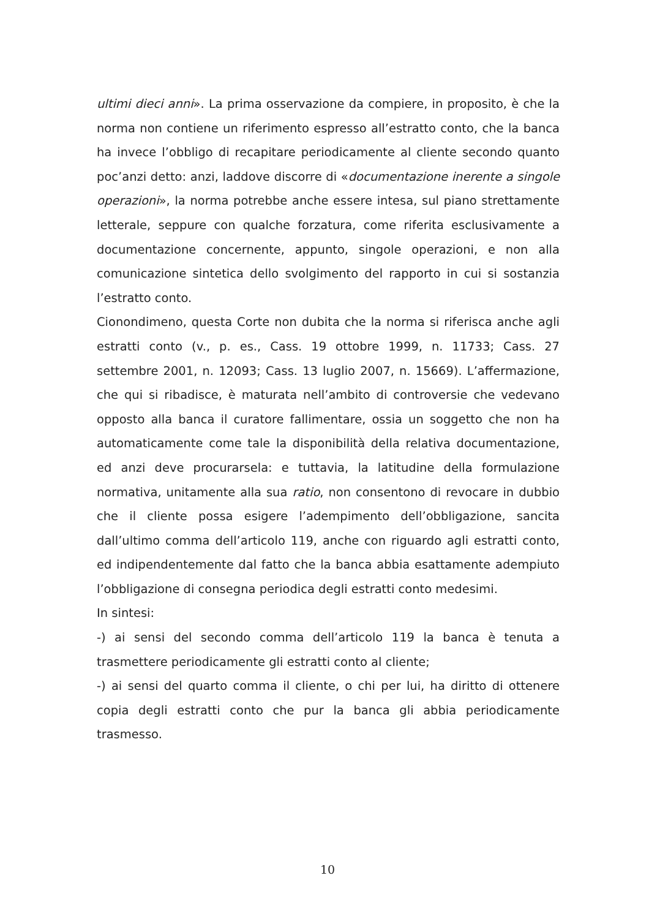ultimi dieci anni». La prima osservazione da compiere, in proposito, è che la norma non contiene un riferimento espresso all’estratto conto, che la banca ha invece l’obbligo di recapitare periodicamente al cliente secondo quanto poc’anzi detto: anzi, laddove discorre di «documentazione inerente a singole operazioni», la norma potrebbe anche essere intesa, sul piano strettamente letterale, seppure con qualche forzatura, come riferita esclusivamente a documentazione concernente, appunto, singole operazioni, e non alla comunicazione sintetica dello svolgimento del rapporto in cui si sostanzia l’estratto conto.
Cionondimeno, questa Corte non dubita che la norma si riferisca anche agli estratti conto (v., p. es., Cass. 19 ottobre 1999, n. 11733; Cass. 27 settembre 2001, n. 12093; Cass. 13 luglio 2007, n. 15669). L’affermazione, che qui si ribadisce, è maturata nell’ambito di controversie che vedevano opposto alla banca il curatore fallimentare, ossia un soggetto che non ha automaticamente come tale la disponibilità della relativa documentazione, ed anzi deve procurarsela: e tuttavia, la latitudine della formulazione normativa, unitamente alla sua ratio, non consentono di revocare in dubbio che il cliente possa esigere l’adempimento dell’obbligazione, sancita dall’ultimo comma dell’articolo 119, anche con riguardo agli estratti conto, ed indipendentemente dal fatto che la banca abbia esattamente adempiuto l’obbligazione di consegna periodica degli estratti conto medesimi.
In sintesi:
-) ai sensi del secondo comma dell’articolo 119 la banca è tenuta a trasmettere periodicamente gli estratti conto al cliente;
-) ai sensi del quarto comma il cliente, o chi per lui, ha diritto di ottenere copia degli estratti conto che pur la banca gli abbia periodicamente trasmesso.
10